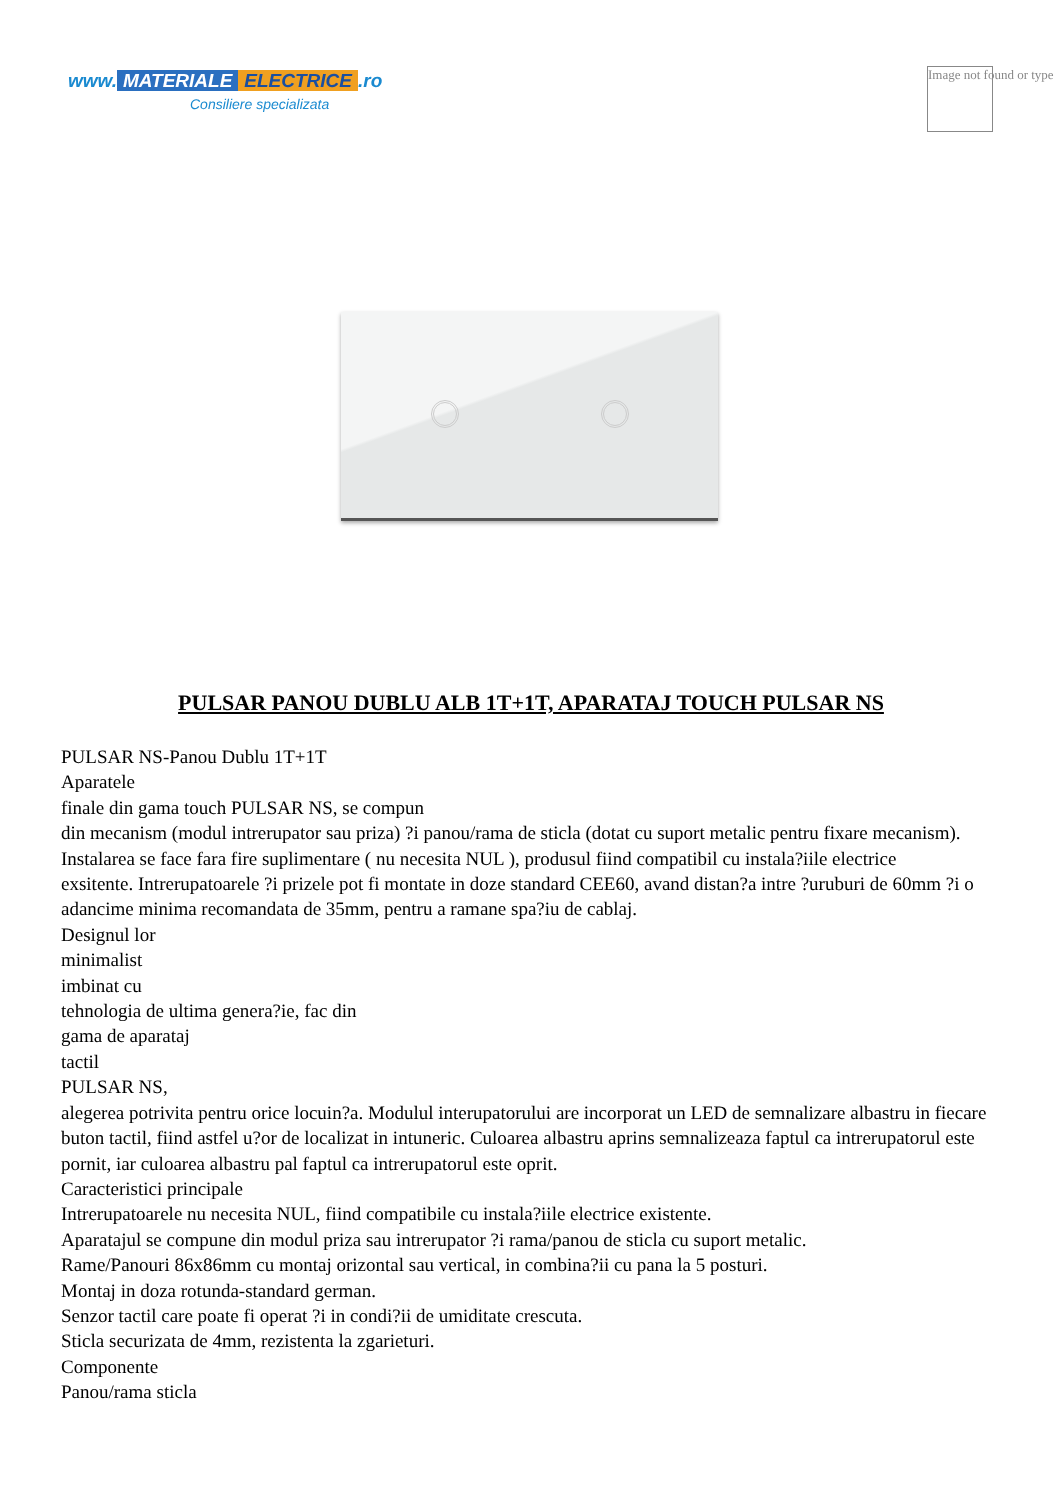www. MATERIALE ELECTRICE.ro
Consiliere specializata
Image not found or type
PULSAR PANOU DUBLU ALB 1T+1T, APARATAJ TOUCH PULSAR NS
PULSAR NS-Panou Dublu 1T+1T
Aparatele
finale din gama touch PULSAR NS, se compun
din mecanism (modul intrerupator sau priza) ?i panou/rama de sticla (dotat cu suport metalic pentru fixare mecanism). Instalarea se face fara fire suplimentare ( nu necesita NUL ), produsul fiind compatibil cu instala?iile electrice
exsitente. Intrerupatoarele ?i prizele pot fi montate in doze standard CEE60, avand distan?a intre ?uruburi de 60mm ?i o adancime minima recomandata de 35mm, pentru a ramane spa?iu de cablaj.
Designul lor
minimalist
imbinat cu
tehnologia de ultima genera?ie, fac din
gama de aparataj
tactil
PULSAR NS,
alegerea potrivita pentru orice locuin?a. Modulul interupatorului are incorporat un LED de semnalizare albastru in fiecare buton tactil, fiind astfel u?or de localizat in intuneric. Culoarea albastru aprins semnalizeaza faptul ca intrerupatorul este pornit, iar culoarea albastru pal faptul ca intrerupatorul este oprit.
Caracteristici principale
Intrerupatoarele nu necesita NUL, fiind compatibile cu instala?iile electrice existente.
Aparatajul se compune din modul priza sau intrerupator ?i rama/panou de sticla cu suport metalic.
Rame/Panouri 86x86mm cu montaj orizontal sau vertical, in combina?ii cu pana la 5 posturi.
Montaj in doza rotunda-standard german.
Senzor tactil care poate fi operat ?i in condi?ii de umiditate crescuta.
Sticla securizata de 4mm, rezistenta la zgarieturi.
Componente
Panou/rama sticla